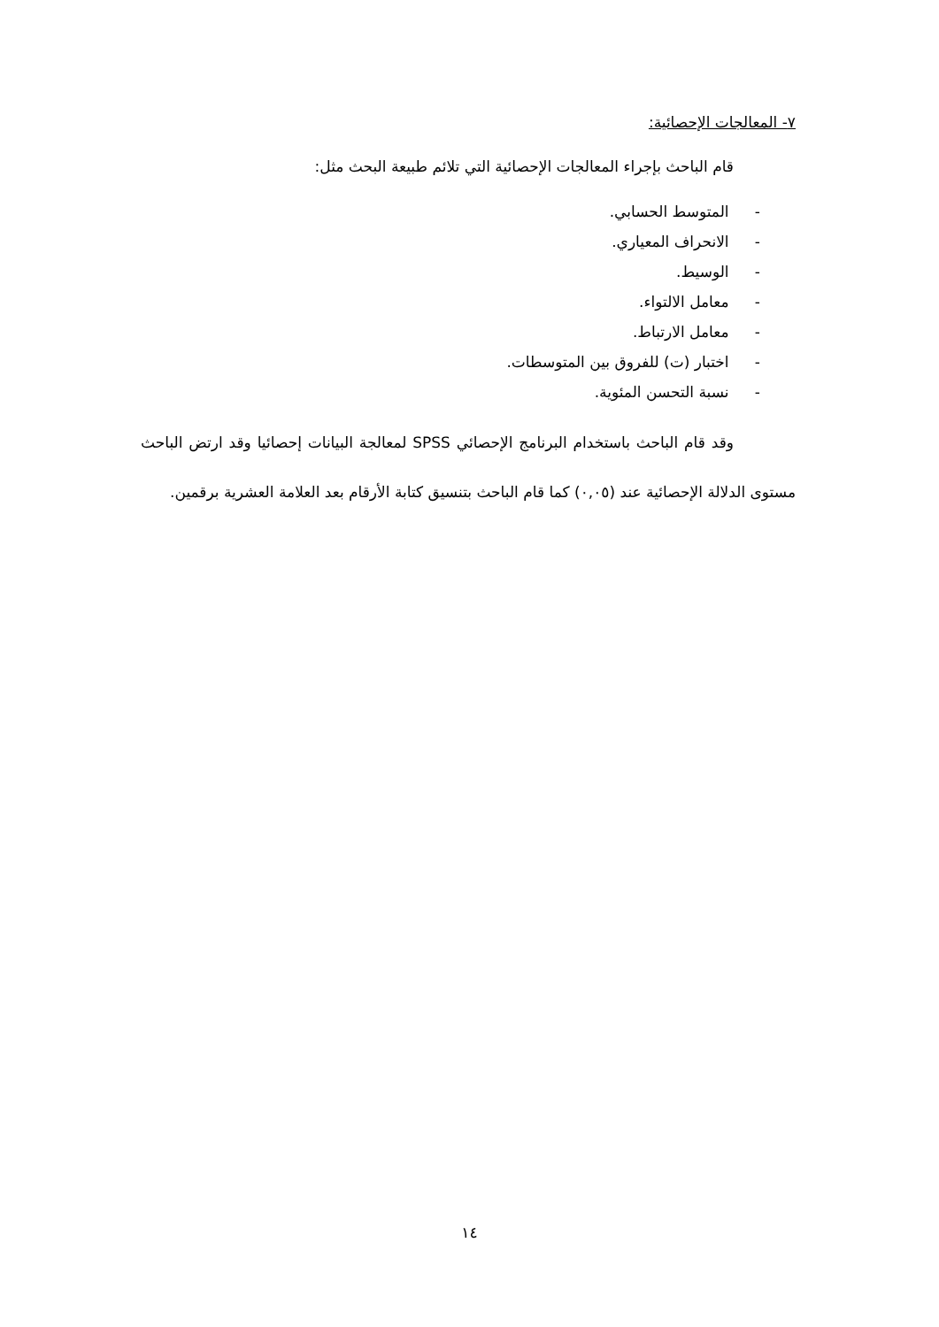٧- المعالجات الإحصائية:
قام الباحث بإجراء المعالجات الإحصائية التي تلائم طبيعة البحث مثل:
- المتوسط الحسابي.
- الانحراف المعياري.
- الوسيط.
- معامل الالتواء.
- معامل الارتباط.
- اختبار (ت) للفروق بين المتوسطات.
- نسبة التحسن المئوية.
وقد قام الباحث باستخدام البرنامج الإحصائي SPSS لمعالجة البيانات إحصائيا وقد ارتض الباحث مستوى الدلالة الإحصائية عند (٠,٠٥) كما قام الباحث بتنسيق كتابة الأرقام بعد العلامة العشرية برقمين.
١٤